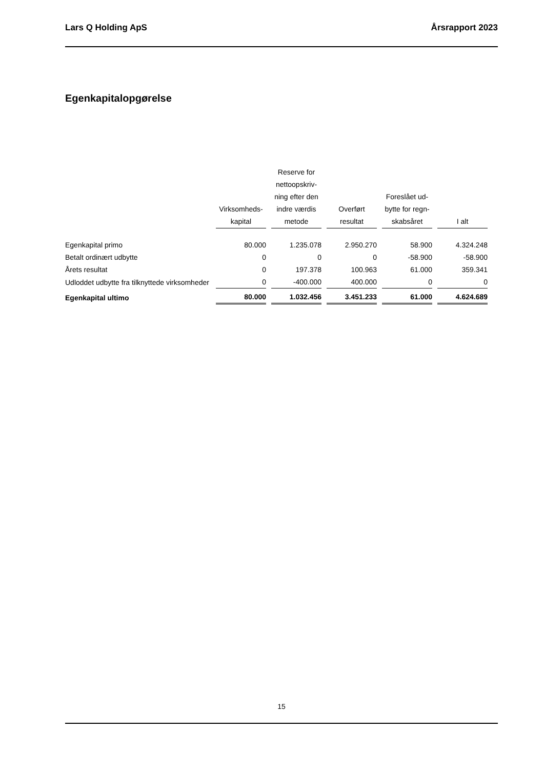Lars Q Holding ApS Årsrapport 2023
Egenkapitalopgørelse
| | Virksomheds- kapital | Reserve for nettoopskriv- ning efter den indre værdis metode | Overført resultat | Foreslået ud- bytte for regn- skabsåret | I alt |
| --- | --- | --- | --- | --- | --- |
| Egenkapital primo | 80.000 | 1.235.078 | 2.950.270 | 58.900 | 4.324.248 |
| Betalt ordinært udbytte | 0 | 0 | 0 | -58.900 | -58.900 |
| Årets resultat | 0 | 197.378 | 100.963 | 61.000 | 359.341 |
| Udloddet udbytte fra tilknyttede virksomheder | 0 | -400.000 | 400.000 | 0 | 0 |
| Egenkapital ultimo | 80.000 | 1.032.456 | 3.451.233 | 61.000 | 4.624.689 |
15